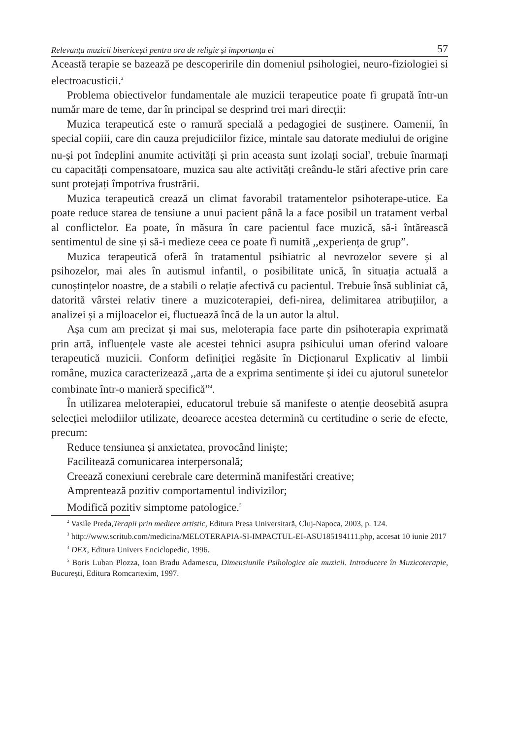Relevanța muzicii bisericești pentru ora de religie și importanța ei 57
Această terapie se bazează pe descoperirile din domeniul psihologiei, neuro-fiziologiei si electroacusticii.<sup>2</sup>
Problema obiectivelor fundamentale ale muzicii terapeutice poate fi grupată într-un număr mare de teme, dar în principal se desprind trei mari direcții:
Muzica terapeutică este o ramură specială a pedagogiei de susținere. Oamenii, în special copiii, care din cauza prejudiciilor fizice, mintale sau datorate mediului de origine nu-și pot îndeplini anumite activități și prin aceasta sunt izolați social<sup>3</sup>, trebuie înarmați cu capacități compensatoare, muzica sau alte activități creându-le stări afective prin care sunt protejați împotriva frustrării.
Muzica terapeutică crează un climat favorabil tratamentelor psihoterape-utice. Ea poate reduce starea de tensiune a unui pacient până la a face posibil un tratament verbal al conflictelor. Ea poate, în măsura în care pacientul face muzică, să-i întărească sentimentul de sine și să-i medieze ceea ce poate fi numită ,,experiența de grup”.
Muzica terapeutică oferă în tratamentul psihiatric al nevrozelor severe și al psihozelor, mai ales în autismul infantil, o posibilitate unică, în situația actuală a cunoștințelor noastre, de a stabili o relație afectivă cu pacientul. Trebuie însă subliniat că, datorită vârstei relativ tinere a muzicoterapiei, defi-nirea, delimitarea atribuțiilor, a analizei și a mijloacelor ei, fluctuează încă de la un autor la altul.
Așa cum am precizat și mai sus, meloterapia face parte din psihoterapia exprimată prin artă, influențele vaste ale acestei tehnici asupra psihicului uman oferind valoare terapeutică muzicii. Conform definiției regăsite în Dicționarul Explicativ al limbii române, muzica caracterizează ,,arta de a exprima sentimente și idei cu ajutorul sunetelor combinate într-o manieră specifică”<sup>4</sup>.
În utilizarea meloterapiei, educatorul trebuie să manifeste o atenție deosebită asupra selecției melodiilor utilizate, deoarece acestea determină cu certitudine o serie de efecte, precum:
Reduce tensiunea și anxietatea, provocând liniște;
Facilitează comunicarea interpersonală;
Creează conexiuni cerebrale care determină manifestări creative;
Amprentează pozitiv comportamentul indivizilor;
Modifică pozitiv simptome patologice.<sup>5</sup>
<sup>2</sup> Vasile Preda,Terapii prin mediere artistic, Editura Presa Universitară, Cluj-Napoca, 2003, p. 124.
<sup>3</sup> http://www.scritub.com/medicina/MELOTERAPIA-SI-IMPACTUL-EI-ASU185194111.php, accesat 10 iunie 2017
<sup>4</sup> DEX, Editura Univers Enciclopedic, 1996.
<sup>5</sup> Boris Luban Plozza, Ioan Bradu Adamescu, Dimensiunile Psihologice ale muzicii. Introducere în Muzicoterapie, București, Editura Romcartexim, 1997.